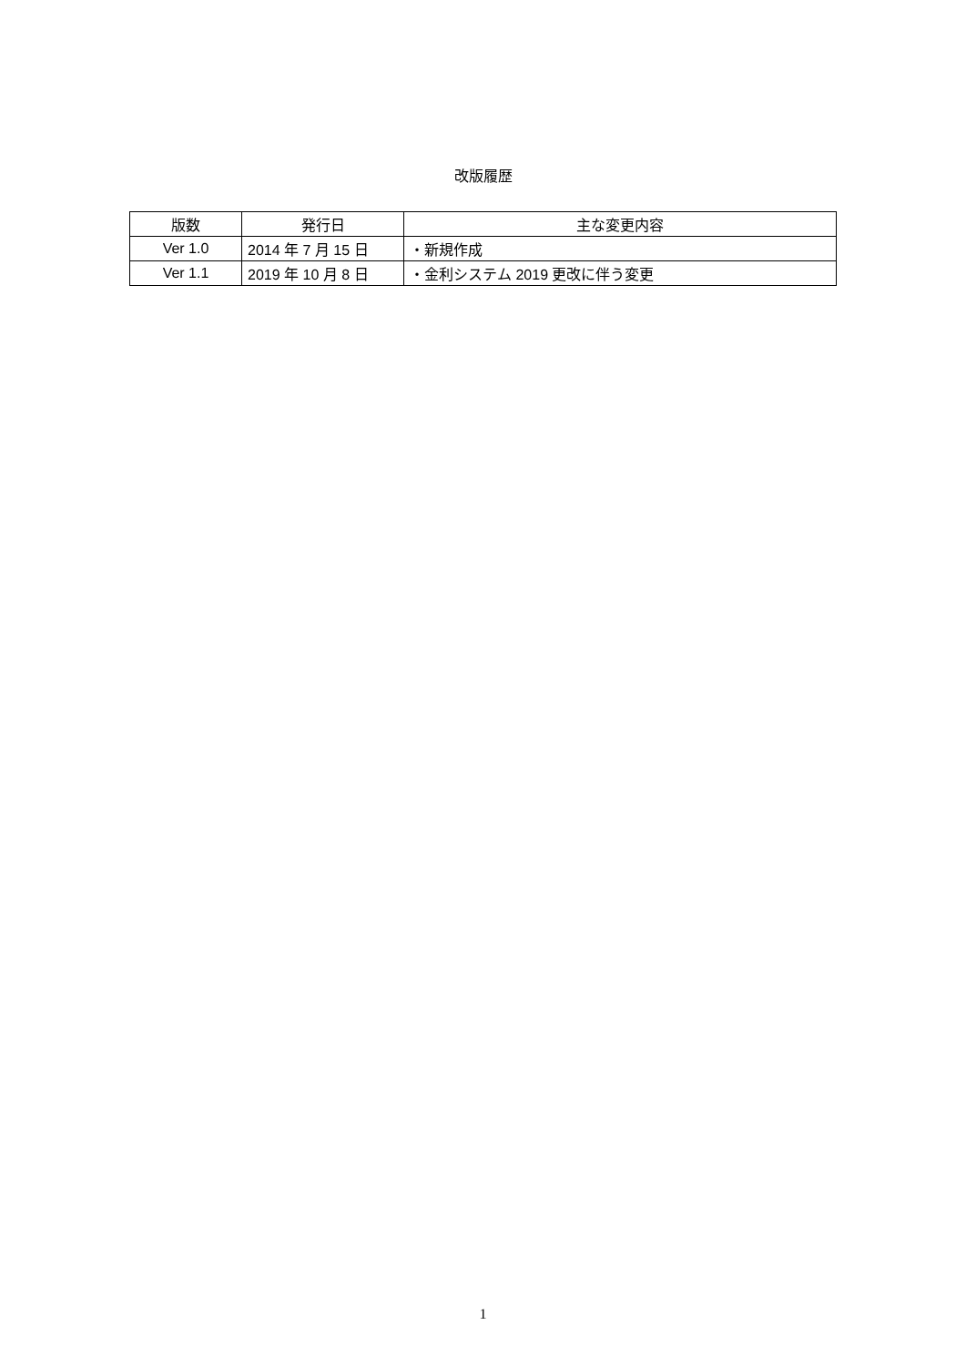改版履歴
| 版数 | 発行日 | 主な変更内容 |
| --- | --- | --- |
| Ver 1.0 | 2014 年 7 月 15 日 | ・新規作成 |
| Ver 1.1 | 2019 年 10 月 8 日 | ・金利システム 2019 更改に伴う変更 |
1